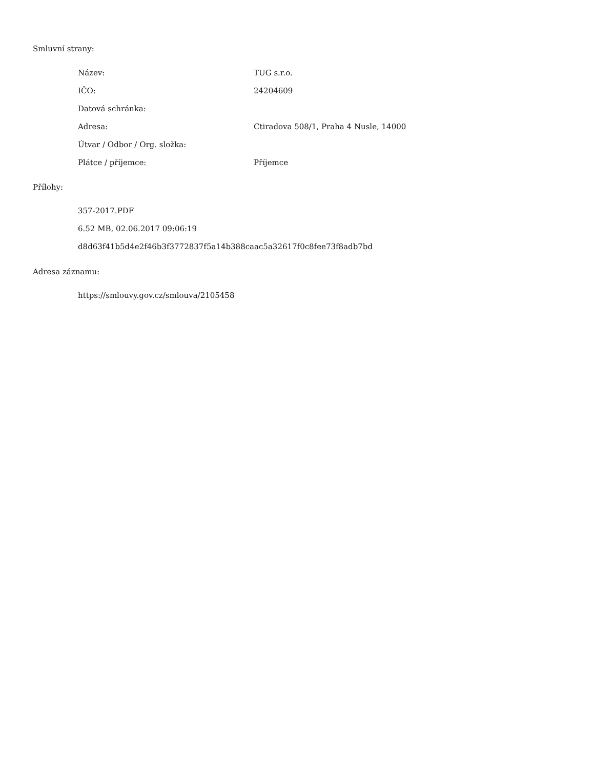Smluvní strany:
| Název: | TUG s.r.o. |
| IČO: | 24204609 |
| Datová schránka: | |
| Adresa: | Ctiradova 508/1, Praha 4 Nusle, 14000 |
| Útvar / Odbor / Org. složka: | |
| Plátce / příjemce: | Příjemce |
Přílohy:
357-2017.PDF
6.52 MB, 02.06.2017 09:06:19
d8d63f41b5d4e2f46b3f3772837f5a14b388caac5a32617f0c8fee73f8adb7bd
Adresa záznamu:
https://smlouvy.gov.cz/smlouva/2105458